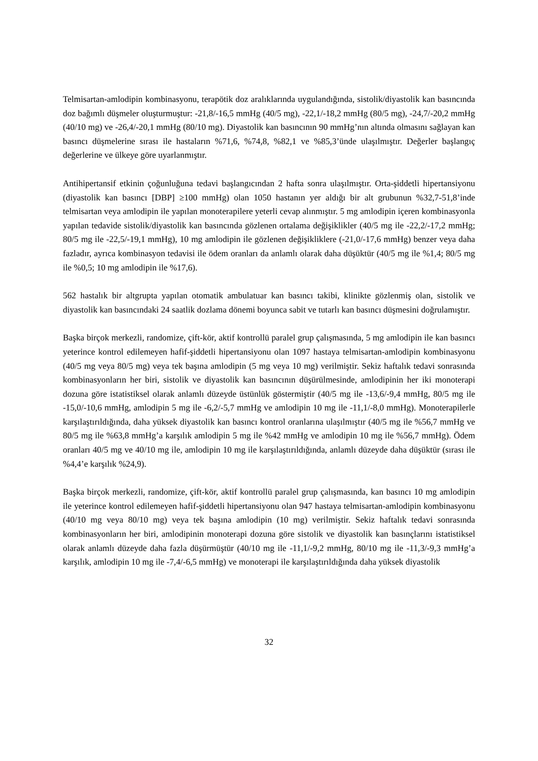Telmisartan-amlodipin kombinasyonu, terapötik doz aralıklarında uygulandığında, sistolik/diyastolik kan basıncında doz bağımlı düşmeler oluşturmuştur: -21,8/-16,5 mmHg (40/5 mg), -22,1/-18,2 mmHg (80/5 mg), -24,7/-20,2 mmHg (40/10 mg) ve -26,4/-20,1 mmHg (80/10 mg). Diyastolik kan basıncının 90 mmHg’nın altında olmasını sağlayan kan basıncı düşmelerine sırası ile hastaların %71,6, %74,8, %82,1 ve %85,3’ünde ulaşılmıştır. Değerler başlangıç değerlerine ve ülkeye göre uyarlanmıştır.
Antihipertansif etkinin çoğunluğuna tedavi başlangıcından 2 hafta sonra ulaşılmıştır. Orta-şiddetli hipertansiyonu (diyastolik kan basıncı [DBP] ≥100 mmHg) olan 1050 hastanın yer aldığı bir alt grubunun %32,7-51,8’inde telmisartan veya amlodipin ile yapılan monoterapilere yeterli cevap alınmıştır. 5 mg amlodipin içeren kombinasyonla yapılan tedavide sistolik/diyastolik kan basıncında gözlenen ortalama değişiklikler (40/5 mg ile -22,2/-17,2 mmHg; 80/5 mg ile -22,5/-19,1 mmHg), 10 mg amlodipin ile gözlenen değişikliklere (-21,0/-17,6 mmHg) benzer veya daha fazladır, ayrıca kombinasyon tedavisi ile ödem oranları da anlamlı olarak daha düşüktür (40/5 mg ile %1,4; 80/5 mg ile %0,5; 10 mg amlodipin ile %17,6).
562 hastalık bir altgrupta yapılan otomatik ambulatuar kan basıncı takibi, klinikte gözlenmiş olan, sistolik ve diyastolik kan basıncındaki 24 saatlik dozlama dönemi boyunca sabit ve tutarlı kan basıncı düşmesini doğrulamıştır.
Başka birçok merkezli, randomize, çift-kör, aktif kontrollü paralel grup çalışmasında, 5 mg amlodipin ile kan basıncı yeterince kontrol edilemeyen hafif-şiddetli hipertansiyonu olan 1097 hastaya telmisartan-amlodipin kombinasyonu (40/5 mg veya 80/5 mg) veya tek başına amlodipin (5 mg veya 10 mg) verilmiştir. Sekiz haftalık tedavi sonrasında kombinasyonların her biri, sistolik ve diyastolik kan basıncının düşürülmesinde, amlodipinin her iki monoterapi dozuna göre istatistiksel olarak anlamlı düzeyde üstünlük göstermiştir (40/5 mg ile -13,6/-9,4 mmHg, 80/5 mg ile -15,0/-10,6 mmHg, amlodipin 5 mg ile -6,2/-5,7 mmHg ve amlodipin 10 mg ile -11,1/-8,0 mmHg). Monoterapilerle karşılaştırıldığında, daha yüksek diyastolik kan basıncı kontrol oranlarına ulaşılmıştır (40/5 mg ile %56,7 mmHg ve 80/5 mg ile %63,8 mmHg’a karşılık amlodipin 5 mg ile %42 mmHg ve amlodipin 10 mg ile %56,7 mmHg). Ödem oranları 40/5 mg ve 40/10 mg ile, amlodipin 10 mg ile karşılaştırıldığında, anlamlı düzeyde daha düşüktür (sırası ile %4,4’e karşılık %24,9).
Başka birçok merkezli, randomize, çift-kör, aktif kontrollü paralel grup çalışmasında, kan basıncı 10 mg amlodipin ile yeterince kontrol edilemeyen hafif-şiddetli hipertansiyonu olan 947 hastaya telmisartan-amlodipin kombinasyonu (40/10 mg veya 80/10 mg) veya tek başına amlodipin (10 mg) verilmiştir. Sekiz haftalık tedavi sonrasında kombinasyonların her biri, amlodipinin monoterapi dozuna göre sistolik ve diyastolik kan basınçlarını istatistiksel olarak anlamlı düzeyde daha fazla düşürmüştür (40/10 mg ile -11,1/-9,2 mmHg, 80/10 mg ile -11,3/-9,3 mmHg’a karşılık, amlodipin 10 mg ile -7,4/-6,5 mmHg) ve monoterapi ile karşılaştırıldığında daha yüksek diyastolik
32